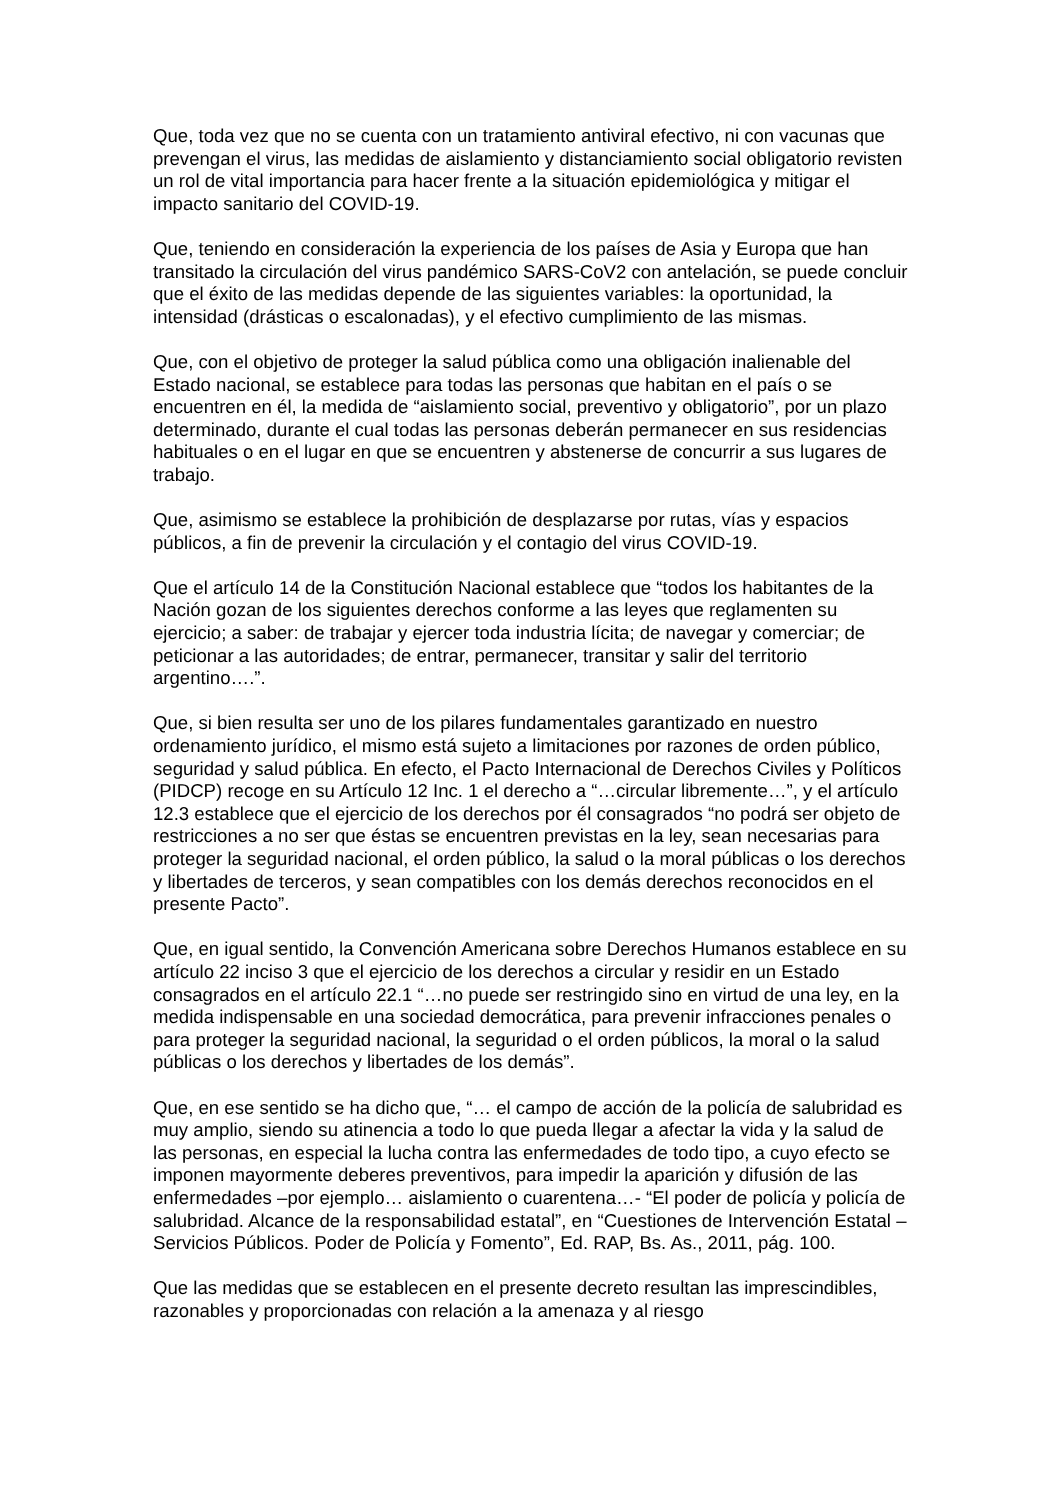Que, toda vez que no se cuenta con un tratamiento antiviral efectivo, ni con vacunas que prevengan el virus, las medidas de aislamiento y distanciamiento social obligatorio revisten un rol de vital importancia para hacer frente a la situación epidemiológica y mitigar el impacto sanitario del COVID-19.
Que, teniendo en consideración la experiencia de los países de Asia y Europa que han transitado la circulación del virus pandémico SARS-CoV2 con antelación, se puede concluir que el éxito de las medidas depende de las siguientes variables: la oportunidad, la intensidad (drásticas o escalonadas), y el efectivo cumplimiento de las mismas.
Que, con el objetivo de proteger la salud pública como una obligación inalienable del Estado nacional, se establece para todas las personas que habitan en el país o se encuentren en él, la medida de “aislamiento social, preventivo y obligatorio”, por un plazo determinado, durante el cual todas las personas deberán permanecer en sus residencias habituales o en el lugar en que se encuentren y abstenerse de concurrir a sus lugares de trabajo.
Que, asimismo se establece la prohibición de desplazarse por rutas, vías y espacios públicos, a fin de prevenir la circulación y el contagio del virus COVID-19.
Que el artículo 14 de la Constitución Nacional establece que “todos los habitantes de la Nación gozan de los siguientes derechos conforme a las leyes que reglamenten su ejercicio; a saber: de trabajar y ejercer toda industria lícita; de navegar y comerciar; de peticionar a las autoridades; de entrar, permanecer, transitar y salir del territorio argentino….”.
Que, si bien resulta ser uno de los pilares fundamentales garantizado en nuestro ordenamiento jurídico, el mismo está sujeto a limitaciones por razones de orden público, seguridad y salud pública. En efecto, el Pacto Internacional de Derechos Civiles y Políticos (PIDCP) recoge en su Artículo 12 Inc. 1 el derecho a “…circular libremente…”, y el artículo 12.3 establece que el ejercicio de los derechos por él consagrados “no podrá ser objeto de restricciones a no ser que éstas se encuentren previstas en la ley, sean necesarias para proteger la seguridad nacional, el orden público, la salud o la moral públicas o los derechos y libertades de terceros, y sean compatibles con los demás derechos reconocidos en el presente Pacto”.
Que, en igual sentido, la Convención Americana sobre Derechos Humanos establece en su artículo 22 inciso 3 que el ejercicio de los derechos a circular y residir en un Estado consagrados en el artículo 22.1 “…no puede ser restringido sino en virtud de una ley, en la medida indispensable en una sociedad democrática, para prevenir infracciones penales o para proteger la seguridad nacional, la seguridad o el orden públicos, la moral o la salud públicas o los derechos y libertades de los demás”.
Que, en ese sentido se ha dicho que, “… el campo de acción de la policía de salubridad es muy amplio, siendo su atinencia a todo lo que pueda llegar a afectar la vida y la salud de las personas, en especial la lucha contra las enfermedades de todo tipo, a cuyo efecto se imponen mayormente deberes preventivos, para impedir la aparición y difusión de las enfermedades –por ejemplo… aislamiento o cuarentena…- “El poder de policía y policía de salubridad. Alcance de la responsabilidad estatal”, en “Cuestiones de Intervención Estatal – Servicios Públicos. Poder de Policía y Fomento”, Ed. RAP, Bs. As., 2011, pág. 100.
Que las medidas que se establecen en el presente decreto resultan las imprescindibles, razonables y proporcionadas con relación a la amenaza y al riesgo